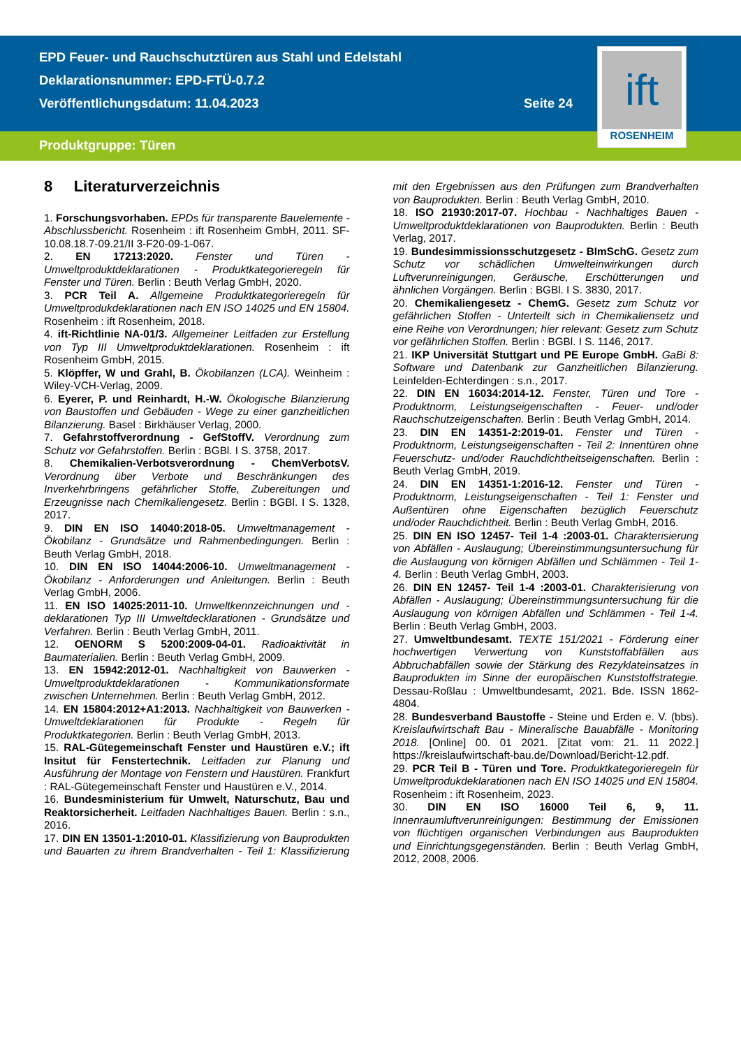EPD Feuer- und Rauchschutztüren aus Stahl und Edelstahl
Deklarationsnummer: EPD-FTÜ-0.7.2
Veröffentlichungsdatum: 11.04.2023
Seite 24
Produktgruppe: Türen
ift
ROSENHEIM
8 Literaturverzeichnis
1. Forschungsvorhaben. EPDs für transparente Bauelemente - Abschlussbericht. Rosenheim : ift Rosenheim GmbH, 2011. SF-10.08.18.7-09.21/II 3-F20-09-1-067.
2. EN 17213:2020. Fenster und Türen - Umweltproduktdeklarationen - Produktkategorieregeln für Fenster und Türen. Berlin : Beuth Verlag GmbH, 2020.
3. PCR Teil A. Allgemeine Produktkategorieregeln für Umweltprodukdeklarationen nach EN ISO 14025 und EN 15804. Rosenheim : ift Rosenheim, 2018.
4. ift-Richtlinie NA-01/3. Allgemeiner Leitfaden zur Erstellung von Typ III Umweltproduktdeklarationen. Rosenheim : ift Rosenheim GmbH, 2015.
5. Klöpffer, W und Grahl, B. Ökobilanzen (LCA). Weinheim : Wiley-VCH-Verlag, 2009.
6. Eyerer, P. und Reinhardt, H.-W. Ökologische Bilanzierung von Baustoffen und Gebäuden - Wege zu einer ganzheitlichen Bilanzierung. Basel : Birkhäuser Verlag, 2000.
7. Gefahrstoffverordnung - GefStoffV. Verordnung zum Schutz vor Gefahrstoffen. Berlin : BGBl. I S. 3758, 2017.
8. Chemikalien-Verbotsverordnung - ChemVerbotsV. Verordnung über Verbote und Beschränkungen des Inverkehrbringens gefährlicher Stoffe, Zubereitungen und Erzeugnisse nach Chemikaliengesetz. Berlin : BGBl. I S. 1328, 2017.
9. DIN EN ISO 14040:2018-05. Umweltmanagement - Ökobilanz - Grundsätze und Rahmenbedingungen. Berlin : Beuth Verlag GmbH, 2018.
10. DIN EN ISO 14044:2006-10. Umweltmanagement - Ökobilanz - Anforderungen und Anleitungen. Berlin : Beuth Verlag GmbH, 2006.
11. EN ISO 14025:2011-10. Umweltkennzeichnungen und -deklarationen Typ III Umweltdecklarationen - Grundsätze und Verfahren. Berlin : Beuth Verlag GmbH, 2011.
12. OENORM S 5200:2009-04-01. Radioaktivität in Baumaterialien. Berlin : Beuth Verlag GmbH, 2009.
13. EN 15942:2012-01. Nachhaltigkeit von Bauwerken - Umweltproduktdeklarationen - Kommunikationsformate zwischen Unternehmen. Berlin : Beuth Verlag GmbH, 2012.
14. EN 15804:2012+A1:2013. Nachhaltigkeit von Bauwerken - Umweltdeklarationen für Produkte - Regeln für Produktkategorien. Berlin : Beuth Verlag GmbH, 2013.
15. RAL-Gütegemeinschaft Fenster und Haustüren e.V.; ift Insitut für Fenstertechnik. Leitfaden zur Planung und Ausführung der Montage von Fenstern und Haustüren. Frankfurt : RAL-Gütegemeinschaft Fenster und Haustüren e.V., 2014.
16. Bundesministerium für Umwelt, Naturschutz, Bau und Reaktorsicherheit. Leitfaden Nachhaltiges Bauen. Berlin : s.n., 2016.
17. DIN EN 13501-1:2010-01. Klassifizierung von Bauprodukten und Bauarten zu ihrem Brandverhalten - Teil 1: Klassifizierung mit den Ergebnissen aus den Prüfungen zum Brandverhalten von Bauprodukten. Berlin : Beuth Verlag GmbH, 2010.
18. ISO 21930:2017-07. Hochbau - Nachhaltiges Bauen - Umweltproduktdeklarationen von Bauprodukten. Berlin : Beuth Verlag, 2017.
19. Bundesimmissionsschutzgesetz - BImSchG. Gesetz zum Schutz vor schädlichen Umwelteinwirkungen durch Luftverunreinigungen, Geräusche, Erschütterungen und ähnlichen Vorgängen. Berlin : BGBl. I S. 3830, 2017.
20. Chemikaliengesetz - ChemG. Gesetz zum Schutz vor gefährlichen Stoffen - Unterteilt sich in Chemikaliensetz und eine Reihe von Verordnungen; hier relevant: Gesetz zum Schutz vor gefährlichen Stoffen. Berlin : BGBl. I S. 1146, 2017.
21. IKP Universität Stuttgart und PE Europe GmbH. GaBi 8: Software und Datenbank zur Ganzheitlichen Bilanzierung. Leinfelden-Echterdingen : s.n., 2017.
22. DIN EN 16034:2014-12. Fenster, Türen und Tore - Produktnorm, Leistungseigenschaften - Feuer- und/oder Rauchschutzeigenschaften. Berlin : Beuth Verlag GmbH, 2014.
23. DIN EN 14351-2:2019-01. Fenster und Türen - Produktnorm, Leistungseigenschaften - Teil 2: Innentüren ohne Feuerschutz- und/oder Rauchdichtheitseigenschaften. Berlin : Beuth Verlag GmbH, 2019.
24. DIN EN 14351-1:2016-12. Fenster und Türen - Produktnorm, Leistungseigenschaften - Teil 1: Fenster und Außentüren ohne Eigenschaften bezüglich Feuerschutz und/oder Rauchdichtheit. Berlin : Beuth Verlag GmbH, 2016.
25. DIN EN ISO 12457- Teil 1-4 :2003-01. Charakterisierung von Abfällen - Auslaugung; Übereinstimmungsuntersuchung für die Auslaugung von körnigen Abfällen und Schlämmen - Teil 1-4. Berlin : Beuth Verlag GmbH, 2003.
26. DIN EN 12457- Teil 1-4 :2003-01. Charakterisierung von Abfällen - Auslaugung; Übereinstimmungsuntersuchung für die Auslaugung von körnigen Abfällen und Schlämmen - Teil 1-4. Berlin : Beuth Verlag GmbH, 2003.
27. Umweltbundesamt. TEXTE 151/2021 - Förderung einer hochwertigen Verwertung von Kunststoffabfällen aus Abbruchabfällen sowie der Stärkung des Rezyklateinsatzes in Bauprodukten im Sinne der europäischen Kunststoffstrategie. Dessau-Roßlau : Umweltbundesamt, 2021. Bde. ISSN 1862-4804.
28. Bundesverband Baustoffe - Steine und Erden e. V. (bbs). Kreislaufwirtschaft Bau - Mineralische Bauabfälle - Monitoring 2018. [Online] 00. 01 2021. [Zitat vom: 21. 11 2022.] https://kreislaufwirtschaft-bau.de/Download/Bericht-12.pdf.
29. PCR Teil B - Türen und Tore. Produktkategorieregeln für Umweltprodukdeklarationen nach EN ISO 14025 und EN 15804. Rosenheim : ift Rosenheim, 2023.
30. DIN EN ISO 16000 Teil 6, 9, 11. Innenraumluftverunreinigungen: Bestimmung der Emissionen von flüchtigen organischen Verbindungen aus Bauprodukten und Einrichtungsgegenständen. Berlin : Beuth Verlag GmbH, 2012, 2008, 2006.